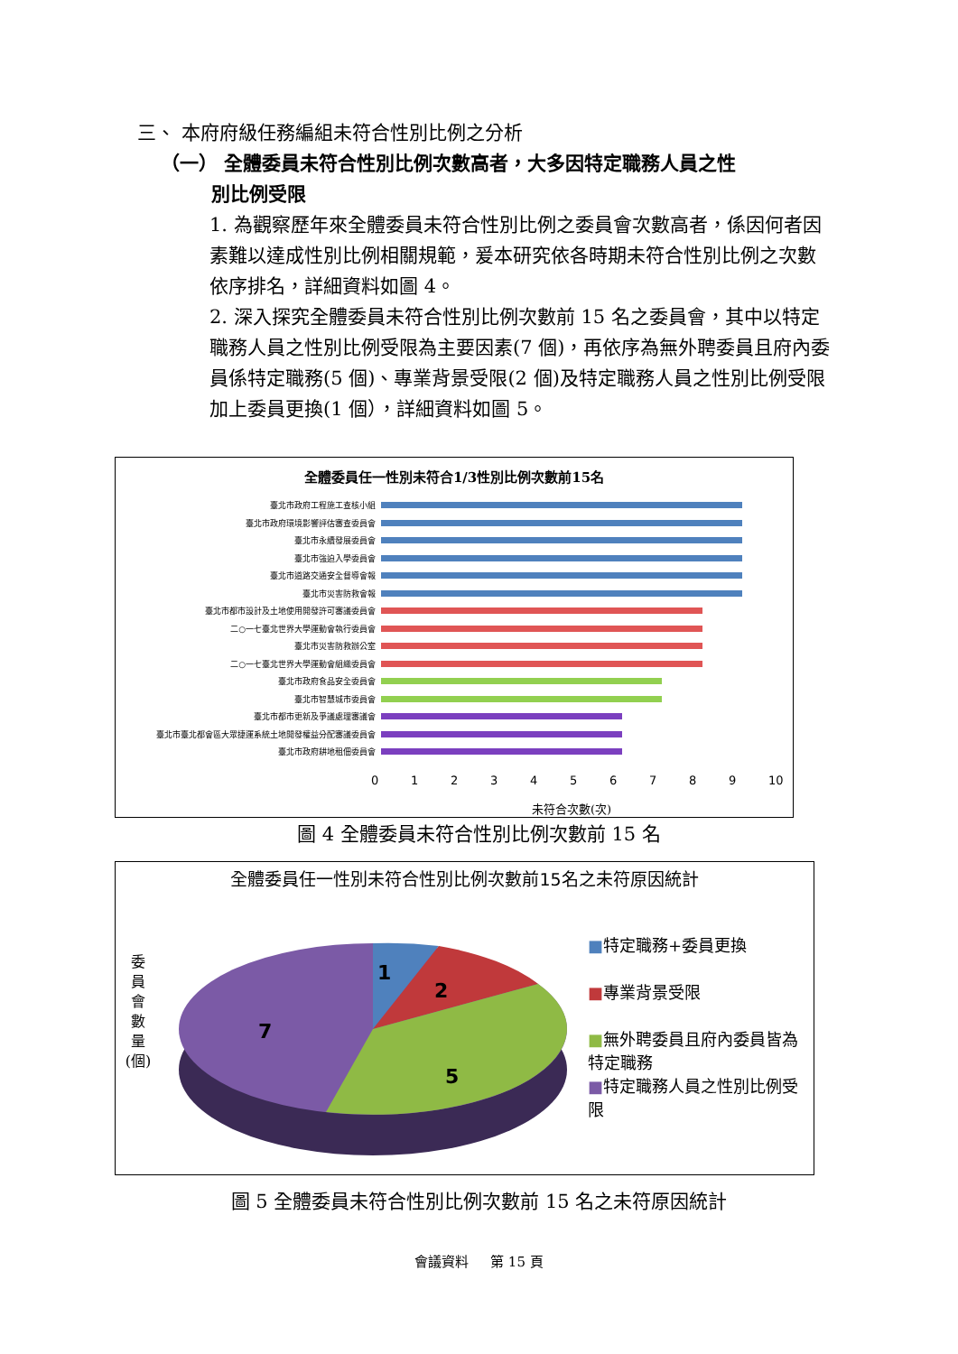三、 本府府級任務編組未符合性別比例之分析
（一） 全體委員未符合性別比例次數高者，大多因特定職務人員之性
別比例受限
1. 為觀察歷年來全體委員未符合性別比例之委員會次數高者，係因何者因素難以達成性別比例相關規範，爰本研究依各時期未符合性別比例之次數依序排名，詳細資料如圖 4。
2. 深入探究全體委員未符合性別比例次數前 15 名之委員會，其中以特定職務人員之性別比例受限為主要因素(7 個)，再依序為無外聘委員且府內委員係特定職務(5 個)、專業背景受限(2 個)及特定職務人員之性別比例受限加上委員更換(1 個），詳細資料如圖 5。
全體委員任一性別未符合1/3性別比例次數前15名
臺北市政府工程施工查核小組
臺北市政府環境影響評估審查委員會
臺北市永續發展委員會
臺北市強迫入學委員會
臺北市道路交通安全督導會報
臺北市災害防救會報
臺北市都市設計及土地使用開發許可審議委員會
二○一七臺北世界大學運動會執行委員會
臺北市災害防救辦公室
二○一七臺北世界大學運動會組織委員會
臺北市政府食品安全委員會
臺北市智慧城市委員會
臺北市都市更新及爭議處理審議會
臺北市臺北都會區大眾捷運系統土地開發權益分配審議委員會
臺北市政府耕地租佃委員會
0123456789 10
未符合次數(次)
圖 4 全體委員未符合性別比例次數前 15 名
全體委員任一性別未符合性別比例次數前15名之未符原因統計
委員會數量(個)
1
2
5
7
■特定職務+委員更換
■專業背景受限
■無外聘委員且府內委員皆為特定職務
■特定職務人員之性別比例受限
圖 5 全體委員未符合性別比例次數前 15 名之未符原因統計
會議資料 第 15 頁